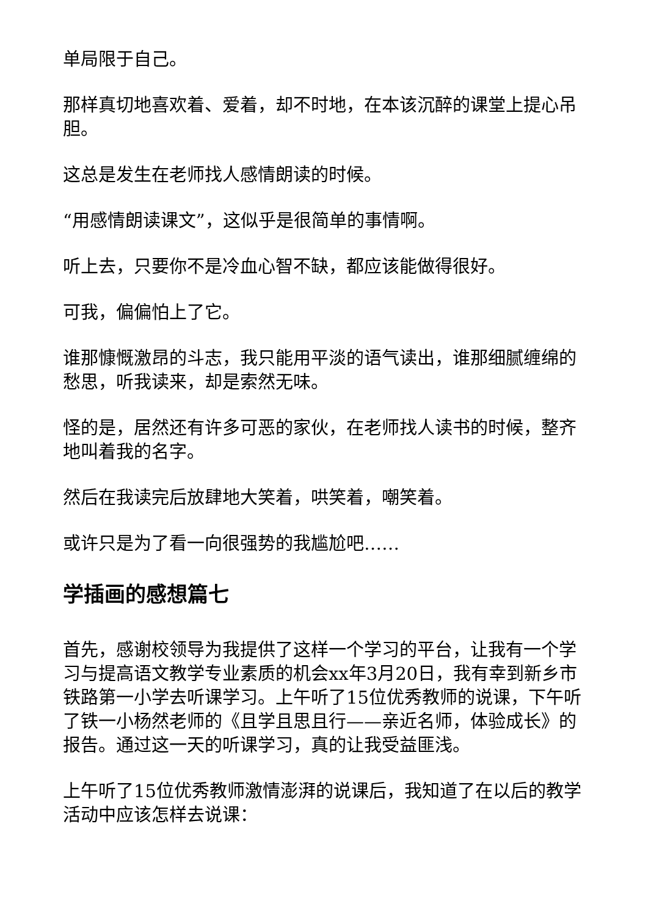单局限于自己。
那样真切地喜欢着、爱着，却不时地，在本该沉醉的课堂上提心吊胆。
这总是发生在老师找人感情朗读的时候。
“用感情朗读课文”，这似乎是很简单的事情啊。
听上去，只要你不是冷血心智不缺，都应该能做得很好。
可我，偏偏怕上了它。
谁那慷慨激昂的斗志，我只能用平淡的语气读出，谁那细腻缠绵的愁思，听我读来，却是索然无味。
怪的是，居然还有许多可恶的家伙，在老师找人读书的时候，整齐地叫着我的名字。
然后在我读完后放肆地大笑着，哄笑着，嘲笑着。
或许只是为了看一向很强势的我尴尬吧……
学插画的感想篇七
首先，感谢校领导为我提供了这样一个学习的平台，让我有一个学习与提高语文教学专业素质的机会xx年3月20日，我有幸到新乡市铁路第一小学去听课学习。上午听了15位优秀教师的说课，下午听了铁一小杨然老师的《且学且思且行——亲近名师，体验成长》的报告。通过这一天的听课学习，真的让我受益匪浅。
上午听了15位优秀教师激情澎湃的说课后，我知道了在以后的教学活动中应该怎样去说课：